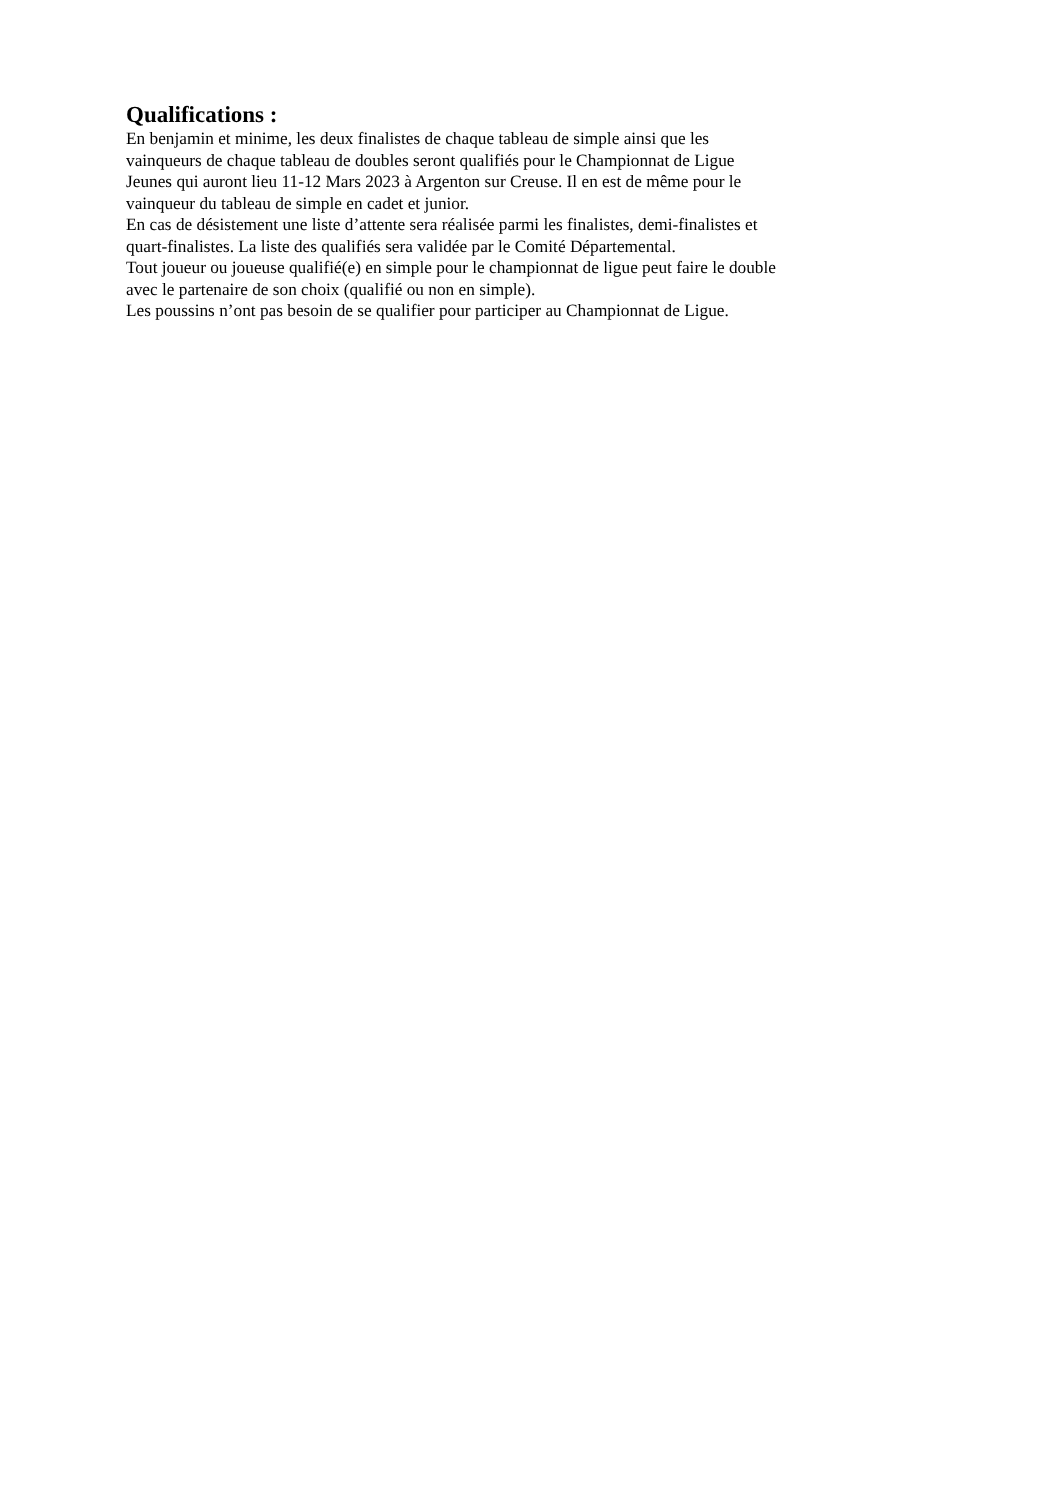Qualifications :
En benjamin et minime, les deux finalistes de chaque tableau de simple ainsi que les
vainqueurs de chaque tableau de doubles seront qualifiés pour le Championnat de Ligue
Jeunes qui auront lieu 11-12 Mars 2023 à Argenton sur Creuse. Il en est de même pour le
vainqueur du tableau de simple en cadet et junior.
En cas de désistement une liste d’attente sera réalisée parmi les finalistes, demi-finalistes et
quart-finalistes. La liste des qualifiés sera validée par le Comité Départemental.
Tout joueur ou joueuse qualifié(e) en simple pour le championnat de ligue peut faire le double
avec le partenaire de son choix (qualifié ou non en simple).
Les poussins n’ont pas besoin de se qualifier pour participer au Championnat de Ligue.